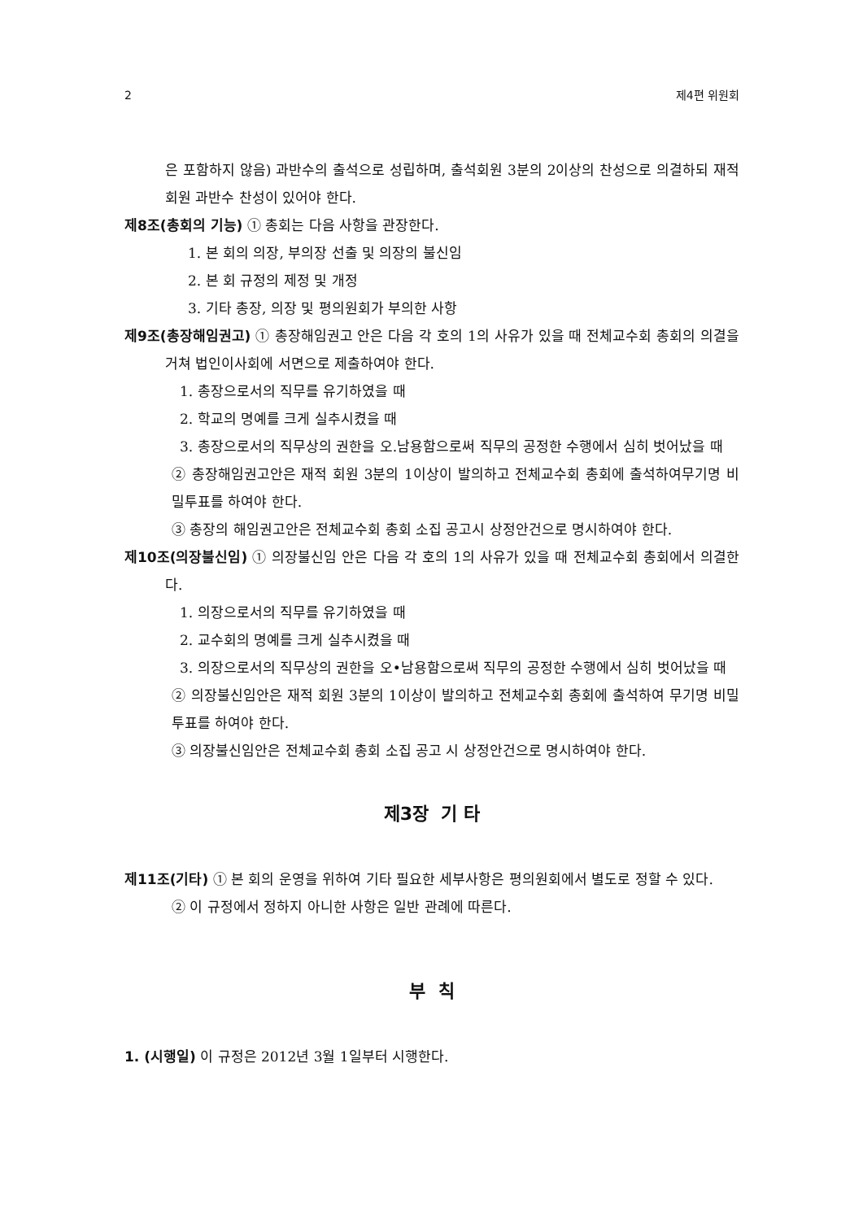2 제4편 위원회
은 포함하지 않음) 과반수의 출석으로 성립하며, 출석회원 3분의 2이상의 찬성으로 의결하되 재적회원 과반수 찬성이 있어야 한다.
제8조(총회의 기능) ① 총회는 다음 사항을 관장한다.
1. 본 회의 의장, 부의장 선출 및 의장의 불신임
2. 본 회 규정의 제정 및 개정
3. 기타 총장, 의장 및 평의원회가 부의한 사항
제9조(총장해임권고) ① 총장해임권고 안은 다음 각 호의 1의 사유가 있을 때 전체교수회 총회의 의결을 거쳐 법인이사회에 서면으로 제출하여야 한다.
1. 총장으로서의 직무를 유기하였을 때
2. 학교의 명예를 크게 실추시켰을 때
3. 총장으로서의 직무상의 권한을 오.남용함으로써 직무의 공정한 수행에서 심히 벗어났을 때
② 총장해임권고안은 재적 회원 3분의 1이상이 발의하고 전체교수회 총회에 출석하여무기명 비밀투표를 하여야 한다.
③ 총장의 해임권고안은 전체교수회 총회 소집 공고시 상정안건으로 명시하여야 한다.
제10조(의장불신임) ① 의장불신임 안은 다음 각 호의 1의 사유가 있을 때 전체교수회 총회에서 의결한다.
1. 의장으로서의 직무를 유기하였을 때
2. 교수회의 명예를 크게 실추시켰을 때
3. 의장으로서의 직무상의 권한을 오•남용함으로써 직무의 공정한 수행에서 심히 벗어났을 때
② 의장불신임안은 재적 회원 3분의 1이상이 발의하고 전체교수회 총회에 출석하여 무기명 비밀투표를 하여야 한다.
③ 의장불신임안은 전체교수회 총회 소집 공고 시 상정안건으로 명시하여야 한다.
제3장 기 타
제11조(기타) ① 본 회의 운영을 위하여 기타 필요한 세부사항은 평의원회에서 별도로 정할 수 있다.
② 이 규정에서 정하지 아니한 사항은 일반 관례에 따른다.
부 칙
1. (시행일) 이 규정은 2012년 3월 1일부터 시행한다.